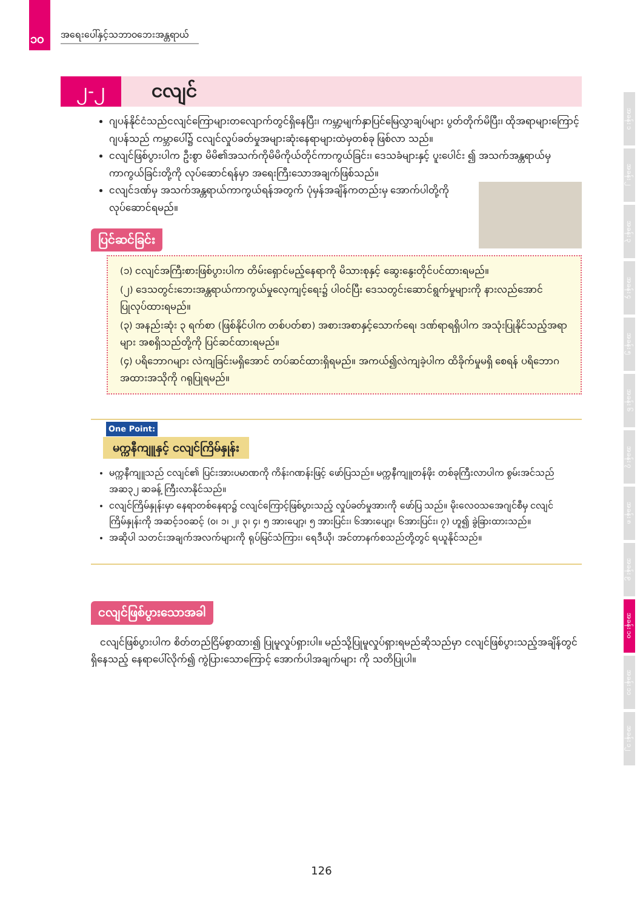၁၀
အရေးပေါ်နှင့်သဘာဝဘေးအန္တရာယ်
၂-၂ ငလျင်
ဂျပန်နိုင်ငံသည်ငလျင်ကြောများတလျောက်တွင်ရှိနေပြီး၊ ကမ္ဘာ့မျက်နှာပြင်မြေလွှာချပ်များ ပွတ်တိုက်မိပြီး၊ ထိုအရာများကြောင့် ဂျပန်သည် ကမ္ဘာပေါ်၌ ငလျင်လှုပ်ခတ်မှုအများဆုံးနေရာများထဲမှတစ်ခု ဖြစ်လာ သည်။
ငလျင်ဖြစ်ပွားပါက ဦးစွာ မိမိ၏အသက်ကိုမိမိကိုယ်တိုင်ကာကွယ်ခြင်း၊ ဒေသခံများနှင့် ပူးပေါင်း ၍ အသက်အန္တရာယ်မှကာကွယ်ခြင်းတို့ကို လုပ်ဆောင်ရန်မှာ အရေးကြီးသောအချက်ဖြစ်သည်။
ငလျင်ဒဏ်မှ အသက်အန္တရာယ်ကာကွယ်ရန်အတွက် ပုံမှန်အချိန်ကတည်းမှ အောက်ပါတို့ကို လုပ်ဆောင်ရမည်။
ပြင်ဆင်ခြင်း
(၁) ငလျင်အကြီးစားဖြစ်ပွားပါက တိမ်းရှောင်မည့်နေရာကို မိသားစုနှင့် ဆွေးနွေးတိုင်ပင်ထားရမည်။
(၂) ဒေသတွင်းဘေးအန္တရာယ်ကာကွယ်မှုလေ့ကျင့်ရေး၌ ပါဝင်ပြီး ဒေသတွင်းဆောင်ရွက်မှုများကို နားလည်အောင် ပြုလုပ်ထားရမည်။
(၃) အနည်းဆုံး ၃ ရက်စာ (ဖြစ်နိုင်ပါက တစ်ပတ်စာ) အစားအစာနှင့်သောက်ရေ၊ ဒဏ်ရာရရှိပါက အသုံးပြုနိုင်သည့်အရာများ အစရှိသည်တို့ကို ပြင်ဆင်ထားရမည်။
(၄) ပရိဘောဂများ လဲကျခြင်းမရှိအောင် တပ်ဆင်ထားရှိရမည်။ အကယ်၍လဲကျခဲ့ပါက ထိခိုက်မှုမရှိ စေရန် ပရိဘောဂအထားအသိုကို ဂရုပြုရမည်။
One Point:
မက္ကနီကျူနှင့် ငလျင်ကြိမ်နှုန်း
မက္ကနီကျူသည် ငလျင်၏ ပြင်းအားပမာဏကို ကိန်းဂဏန်းဖြင့် ဖော်ပြသည်။ မက္ကနီကျူတန်ဖိုး တစ်ခုကြီးလာပါက စွမ်းအင်သည် အဆ၃၂ ဆခန့် ကြီးလာနိုင်သည်။
ငလျင်ကြိမ်နှုန်းမှာ နေရာတစ်နေရာ၌ ငလျင်ကြောင့်ဖြစ်ပွားသည့် လှုပ်ခတ်မှုအားကို ဖော်ပြ သည်။ မိုးလေဝသအေဂျင်စီမှ ငလျင်ကြိမ်နှုန်းကို အဆင့်၁၀ဆင့် (၀၊ ၁၊ ၂၊ ၃၊ ၄၊ ၅ အားပျော့၊ ၅ အားပြင်း၊ ၆အားပျော့၊ ၆အားပြင်း၊ ၇) ဟူ၍ ခွဲခြားထားသည်။
အဆိုပါ သတင်းအချက်အလက်များကို ရုပ်မြင်သံကြား၊ ရေဒီယို၊ အင်တာနက်စသည်တို့တွင် ရယူနိုင်သည်။
ငလျင်ဖြစ်ပွားသောအခါ
　ငလျင်ဖြစ်ပွားပါက စိတ်တည်ငြိမ်စွာထား၍ ပြုမူလှုပ်ရှားပါ။ မည်သို့ပြုမူလှုပ်ရှားရမည်ဆိုသည်မှာ ငလျင်ဖြစ်ပွားသည့်အချိန်တွင်ရှိနေသည့် နေရာပေါ်လိုက်၍ ကွဲပြားသောကြောင့် အောက်ပါအချက်များ ကို သတိပြုပါ။
အခန်း ၁
အခန်း ၂
အခန်း ၃
အခန်း ၄
အခန်း ၅
အခန်း ၆
အခန်း ၇
အခန်း ၈
အခန်း ၉
အခန်း ၁၀
အခန်း ၁၁
အခန်း ၁၂
126